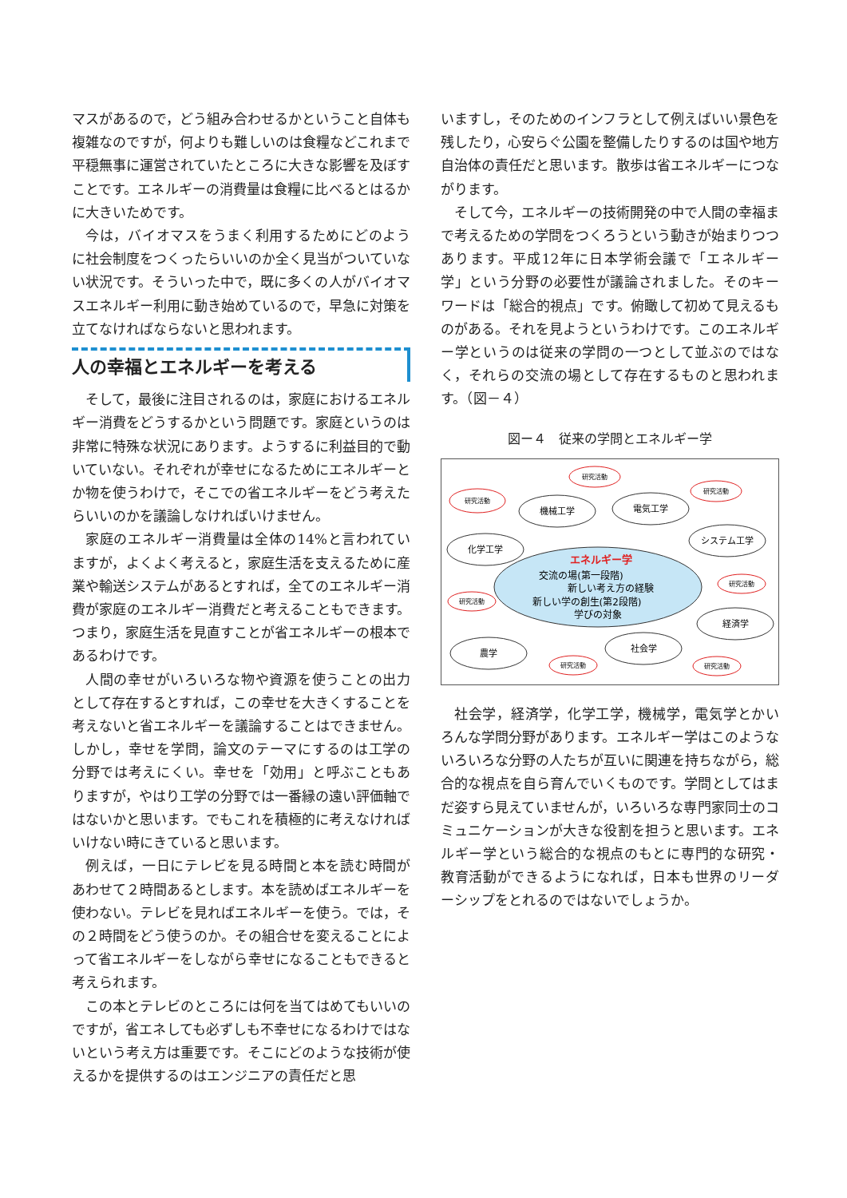マスがあるので，どう組み合わせるかということ自体も複雑なのですが，何よりも難しいのは食糧などこれまで平穏無事に運営されていたところに大きな影響を及ぼすことです。エネルギーの消費量は食糧に比べるとはるかに大きいためです。
今は，バイオマスをうまく利用するためにどのように社会制度をつくったらいいのか全く見当がついていない状況です。そういった中で，既に多くの人がバイオマスエネルギー利用に動き始めているので，早急に対策を立てなければならないと思われます。
人の幸福とエネルギーを考える
そして，最後に注目されるのは，家庭におけるエネルギー消費をどうするかという問題です。家庭というのは非常に特殊な状況にあります。ようするに利益目的で動いていない。それぞれが幸せになるためにエネルギーとか物を使うわけで，そこでの省エネルギーをどう考えたらいいのかを議論しなければいけません。
家庭のエネルギー消費量は全体の14%と言われていますが，よくよく考えると，家庭生活を支えるために産業や輸送システムがあるとすれば，全てのエネルギー消費が家庭のエネルギー消費だと考えることもできます。つまり，家庭生活を見直すことが省エネルギーの根本であるわけです。
人間の幸せがいろいろな物や資源を使うことの出力として存在するとすれば，この幸せを大きくすることを考えないと省エネルギーを議論することはできません。しかし，幸せを学問，論文のテーマにするのは工学の分野では考えにくい。幸せを「効用」と呼ぶこともありますが，やはり工学の分野では一番縁の遠い評価軸ではないかと思います。でもこれを積極的に考えなければいけない時にきていると思います。
例えば，一日にテレビを見る時間と本を読む時間があわせて２時間あるとします。本を読めばエネルギーを使わない。テレビを見ればエネルギーを使う。では，その２時間をどう使うのか。その組合せを変えることによって省エネルギーをしながら幸せになることもできると考えられます。
この本とテレビのところには何を当てはめてもいいのですが，省エネしても必ずしも不幸せになるわけではないという考え方は重要です。そこにどのような技術が使えるかを提供するのはエンジニアの責任だと思
いますし，そのためのインフラとして例えばいい景色を残したり，心安らぐ公園を整備したりするのは国や地方自治体の責任だと思います。散歩は省エネルギーにつながります。
そして今，エネルギーの技術開発の中で人間の幸福まで考えるための学問をつくろうという動きが始まりつつあります。平成12年に日本学術会議で「エネルギー学」という分野の必要性が議論されました。そのキーワードは「総合的視点」です。俯瞰して初めて見えるものがある。それを見ようというわけです。このエネルギー学というのは従来の学問の一つとして並ぶのではなく，それらの交流の場として存在するものと思われます。（図－４）
図ー４　従来の学問とエネルギー学
エネルギー学
交流の場(第一段階)
新しい考え方の経験
新しい学の創生(第2段階)
学びの対象
機械工学
電気工学
化学工学
システム工学
経済学
社会学
農学
研究活動
研究活動
研究活動
研究活動
研究活動
研究活動
研究活動
社会学，経済学，化学工学，機械学，電気学とかいろんな学問分野があります。エネルギー学はこのようないろいろな分野の人たちが互いに関連を持ちながら，総合的な視点を自ら育んでいくものです。学問としてはまだ姿すら見えていませんが，いろいろな専門家同士のコミュニケーションが大きな役割を担うと思います。エネルギー学という総合的な視点のもとに専門的な研究・教育活動ができるようになれば，日本も世界のリーダーシップをとれるのではないでしょうか。